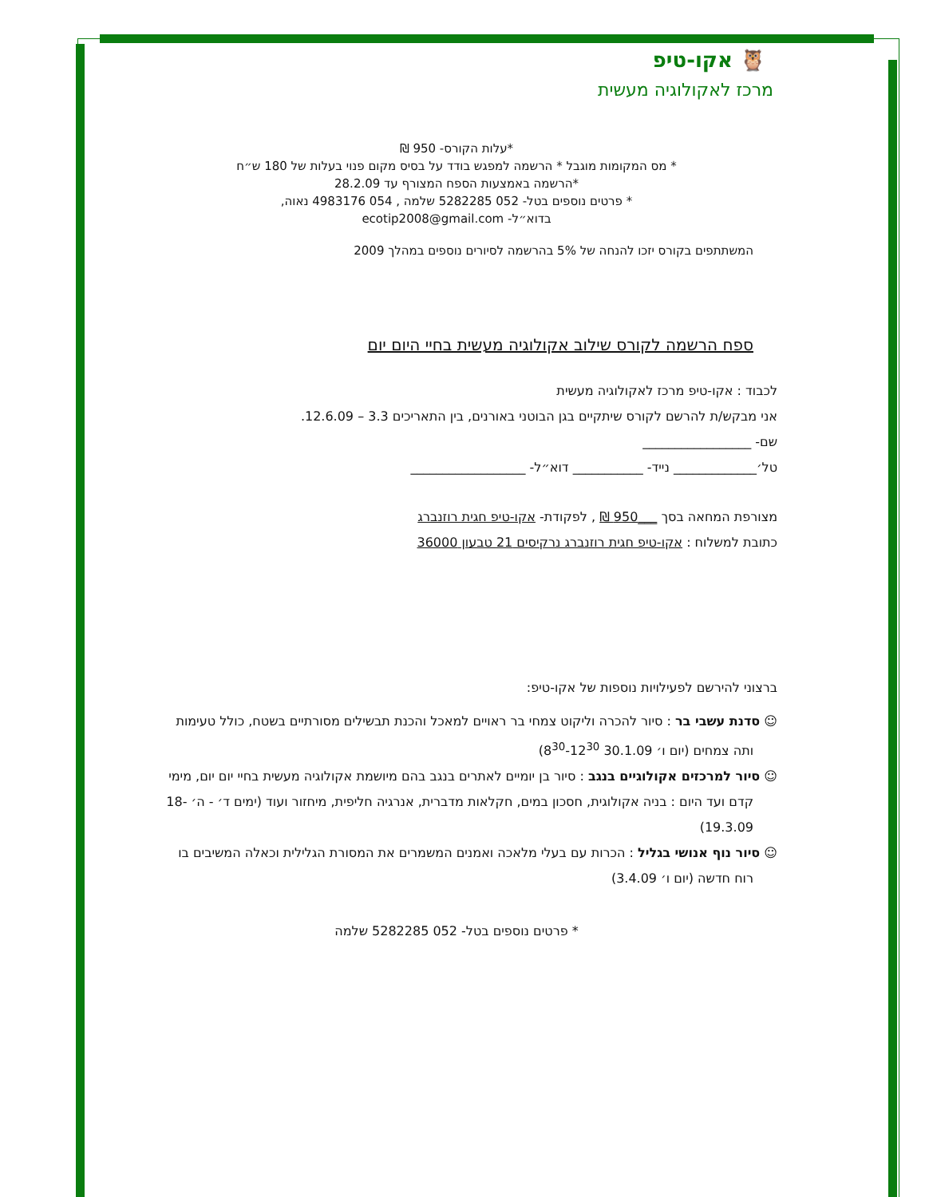🦉 אקו-טיפ
מרכז לאקולוגיה מעשית
*עלות הקורס- 950 ₪
* מס המקומות מוגבל * הרשמה למפגש בודד על בסיס מקום פנוי בעלות של 180 ש״ח
*הרשמה באמצעות הספח המצורף עד 28.2.09
* פרטים נוספים בטל- 052 5282285 שלמה , 054 4983176 נאוה,
בדוא״ל- ecotip2008@gmail.com
המשתתפים בקורס יזכו להנחה של 5% בהרשמה לסיורים נוספים במהלך 2009
ספח הרשמה לקורס שילוב אקולוגיה מעשית בחיי היום יום
לכבוד : אקו-טיפ מרכז לאקולוגיה מעשית
אני מבקש/ת להרשם לקורס שיתקיים בגן הבוטני באורנים, בין התאריכים 3.3 – 12.6.09.
שם- _________________
טל׳_____________ נייד- ___________ דוא״ל- __________________
מצורפת המחאה בסך ___950 ₪ , לפקודת- אקו-טיפ חגית רוזנברג
כתובת למשלוח : אקו-טיפ חגית רוזנברג נרקיסים 21 טבעון 36000
ברצוני להירשם לפעילויות נוספות של אקו-טיפ:
☺ סדנת עשבי בר : סיור להכרה וליקוט צמחי בר ראויים למאכל והכנת תבשילים מסורתיים בשטח, כולל טעימות ותה צמחים (יום ו׳ 30.1.09 8<sup>30</sup>-12<sup>30</sup>)
☺ סיור למרכזים אקולוגיים בנגב : סיור בן יומיים לאתרים בנגב בהם מיושמת אקולוגיה מעשית בחיי יום יום, מימי קדם ועד היום : בניה אקולוגית, חסכון במים, חקלאות מדברית, אנרגיה חליפית, מיחזור ועוד (ימים ד׳ - ה׳ 18-19.3.09)
☺ סיור נוף אנושי בגליל : הכרות עם בעלי מלאכה ואמנים המשמרים את המסורת הגלילית וכאלה המשיבים בו רוח חדשה (יום ו׳ 3.4.09)
* פרטים נוספים בטל- 052 5282285 שלמה